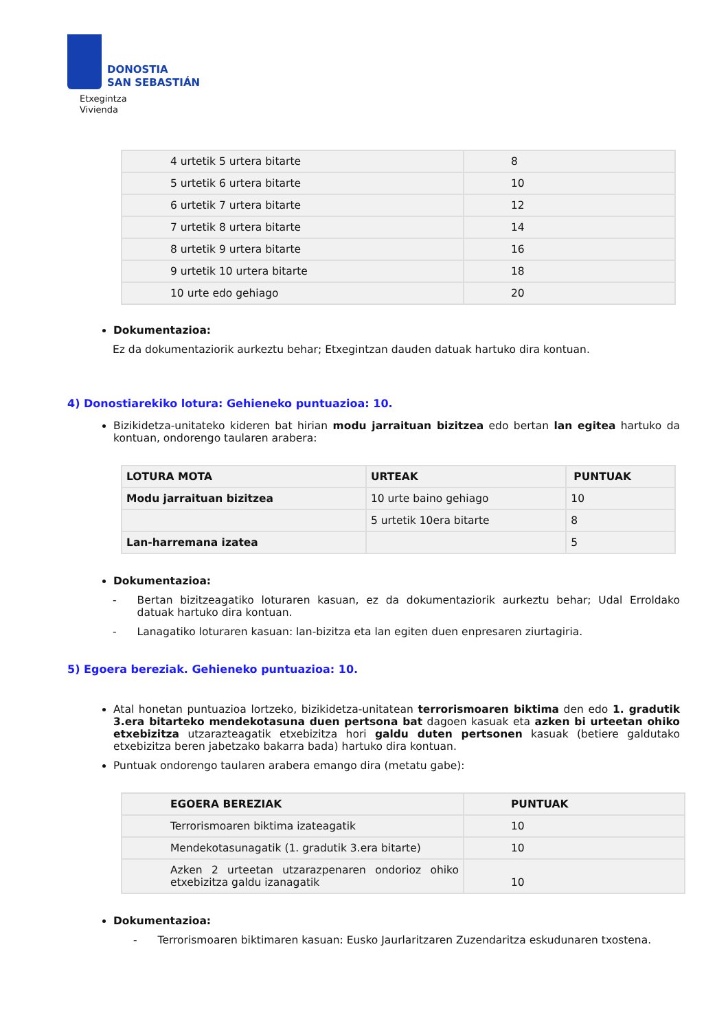DONOSTIA
SAN SEBASTIÁN
Etxegintza
Vivienda
| 4 urtetik 5 urtera bitarte | 8 |
| 5 urtetik 6 urtera bitarte | 10 |
| 6 urtetik 7 urtera bitarte | 12 |
| 7 urtetik 8 urtera bitarte | 14 |
| 8 urtetik 9 urtera bitarte | 16 |
| 9 urtetik 10 urtera bitarte | 18 |
| 10 urte edo gehiago | 20 |
Dokumentazioa:
Ez da dokumentaziorik aurkeztu behar; Etxegintzan dauden datuak hartuko dira kontuan.
4) Donostiarekiko lotura: Gehieneko puntuazioa: 10.
Bizikidetza-unitateko kideren bat hirian modu jarraituan bizitzea edo bertan lan egitea hartuko da kontuan, ondorengo taularen arabera:
| LOTURA MOTA | URTEAK | PUNTUAK |
| --- | --- | --- |
| Modu jarraituan bizitzea | 10 urte baino gehiago | 10 |
| | 5 urtetik 10era bitarte | 8 |
| Lan-harremana izatea | | 5 |
Dokumentazioa:
- Bertan bizitzeagatiko loturaren kasuan, ez da dokumentaziorik aurkeztu behar; Udal Erroldako datuak hartuko dira kontuan.
- Lanagatiko loturaren kasuan: lan-bizitza eta lan egiten duen enpresaren ziurtagiria.
5) Egoera bereziak. Gehieneko puntuazioa: 10.
Atal honetan puntuazioa lortzeko, bizikidetza-unitatean terrorismoaren biktima den edo 1. gradutik 3.era bitarteko mendekotasuna duen pertsona bat dagoen kasuak eta azken bi urteetan ohiko etxebizitza utzarazteagatik etxebizitza hori galdu duten pertsonen kasuak (betiere galdutako etxebizitza beren jabetzako bakarra bada) hartuko dira kontuan.
Puntuak ondorengo taularen arabera emango dira (metatu gabe):
| EGOERA BEREZIAK | PUNTUAK |
| --- | --- |
| Terrorismoaren biktima izateagatik | 10 |
| Mendekotasunagatik (1. gradutik 3.era bitarte) | 10 |
| Azken 2 urteetan utzarazpenaren ondorioz ohiko etxebizitza galdu izanagatik | 10 |
Dokumentazioa:
- Terrorismoaren biktimaren kasuan: Eusko Jaurlaritzaren Zuzendaritza eskudunaren txostena.